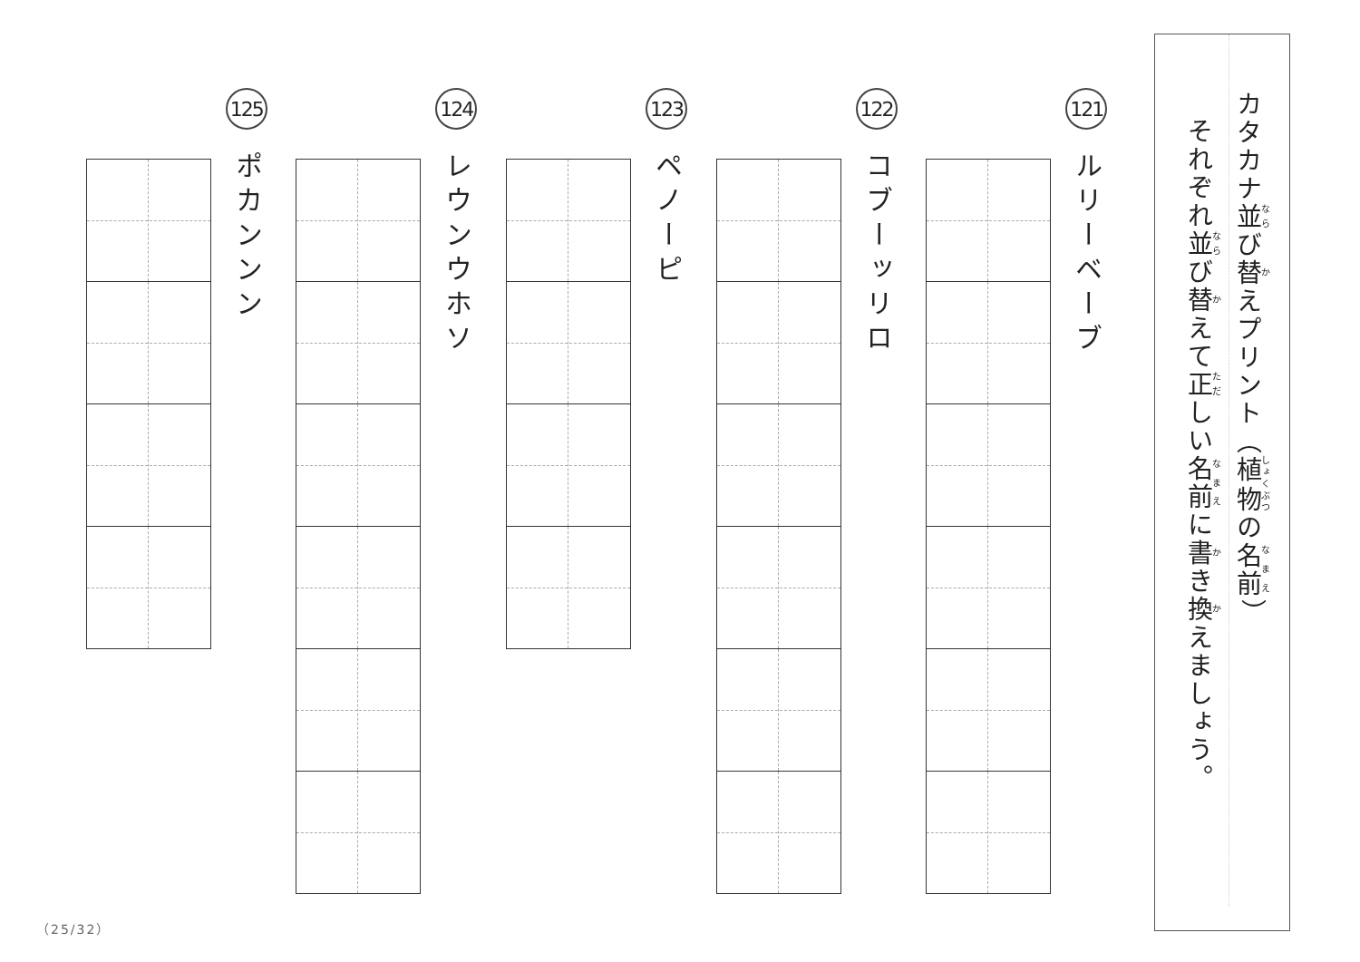カタカナ並び替えプリント（植物の名前）
それぞれ並び替えて正しい名前に書き換えましょう。
121
ルリーベーブ
122
コブーッリロ
123
ペノーピ
124
レウンウホソ
125
ポカンンン
（25/32）